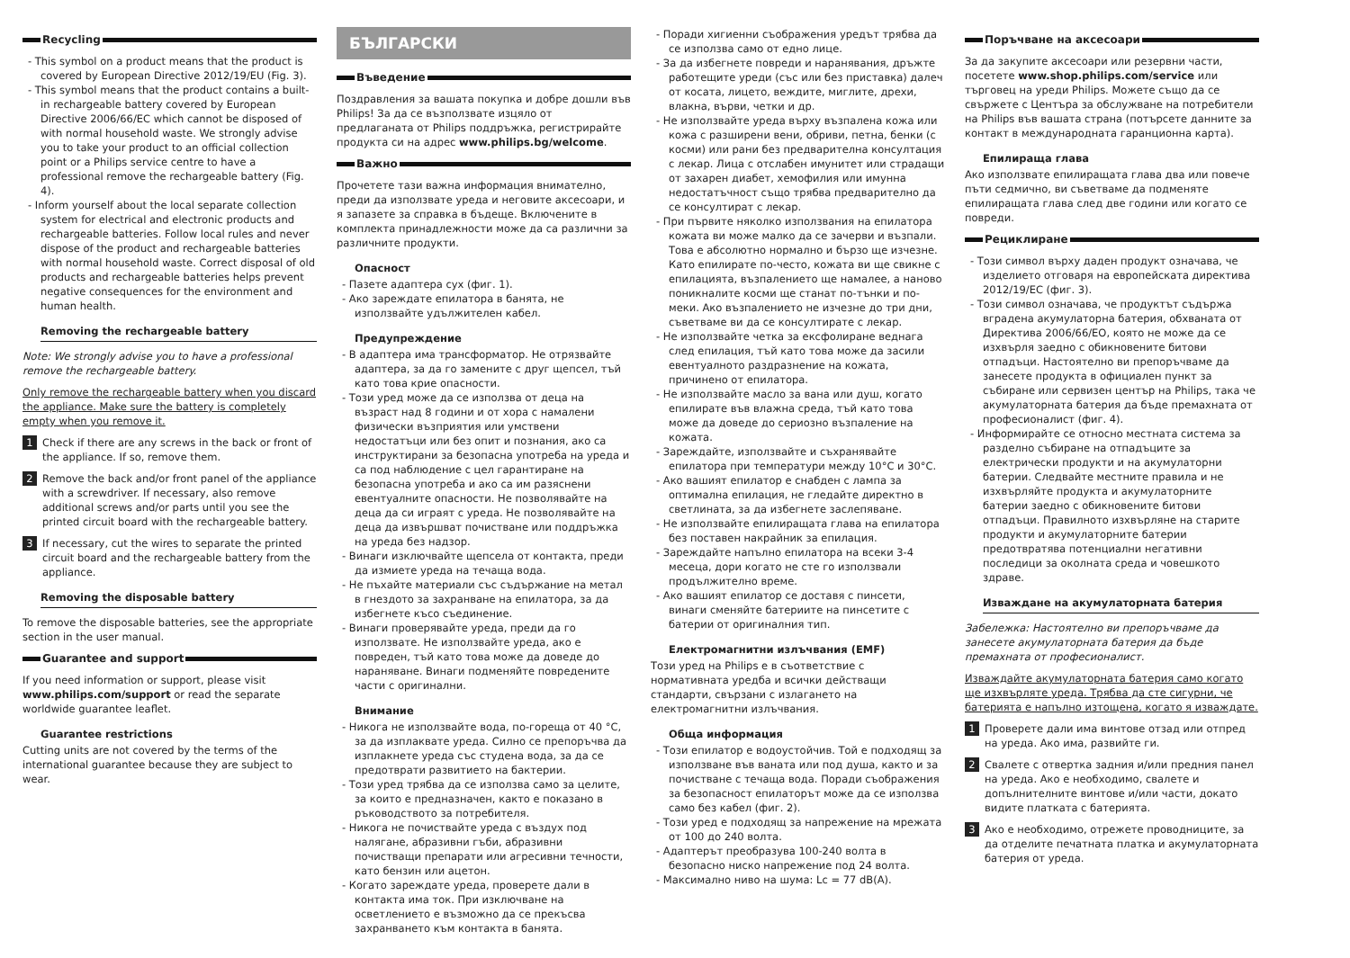Recycling
- This symbol on a product means that the product is covered by European Directive 2012/19/EU (Fig. 3).
- This symbol means that the product contains a built-in rechargeable battery covered by European Directive 2006/66/EC which cannot be disposed of with normal household waste. We strongly advise you to take your product to an official collection point or a Philips service centre to have a professional remove the rechargeable battery (Fig. 4).
- Inform yourself about the local separate collection system for electrical and electronic products and rechargeable batteries. Follow local rules and never dispose of the product and rechargeable batteries with normal household waste. Correct disposal of old products and rechargeable batteries helps prevent negative consequences for the environment and human health.
Removing the rechargeable battery
Note: We strongly advise you to have a professional remove the rechargeable battery.
Only remove the rechargeable battery when you discard the appliance. Make sure the battery is completely empty when you remove it.
1 Check if there are any screws in the back or front of the appliance. If so, remove them.
2 Remove the back and/or front panel of the appliance with a screwdriver. If necessary, also remove additional screws and/or parts until you see the printed circuit board with the rechargeable battery.
3 If necessary, cut the wires to separate the printed circuit board and the rechargeable battery from the appliance.
Removing the disposable battery
To remove the disposable batteries, see the appropriate section in the user manual.
Guarantee and support
If you need information or support, please visit www.philips.com/support or read the separate worldwide guarantee leaflet.
Guarantee restrictions
Cutting units are not covered by the terms of the international guarantee because they are subject to wear.
БЪЛГАРСКИ
Въведение
Поздравления за вашата покупка и добре дошли във Philips! За да се възползвате изцяло от предлаганата от Philips поддръжка, регистрирайте продукта си на адрес www.philips.bg/welcome.
Важно
Прочетете тази важна информация внимателно, преди да използвате уреда и неговите аксесоари, и я запазете за справка в бъдеще. Включените в комплекта принадлежности може да са различни за различните продукти.
Опасност
- Пазете адаптера сух (фиг. 1).
- Ако зареждате епилатора в банята, не използвайте удължителен кабел.
Предупреждение
- В адаптера има трансформатор. Не отрязвайте адаптера, за да го замените с друг щепсел, тъй като това крие опасности.
- Този уред може да се използва от деца на възраст над 8 години и от хора с намалени физически възприятия или умствени недостатъци или без опит и познания, ако са инструктирани за безопасна употреба на уреда и са под наблюдение с цел гарантиране на безопасна употреба и ако са им разяснени евентуалните опасности. Не позволявайте на деца да си играят с уреда. Не позволявайте на деца да извършват почистване или поддръжка на уреда без надзор.
- Винаги изключвайте щепсела от контакта, преди да измиете уреда на течаща вода.
- Не пъхайте материали със съдържание на метал в гнездото за захранване на епилатора, за да избегнете късо съединение.
- Винаги проверявайте уреда, преди да го използвате. Не използвайте уреда, ако е повреден, тъй като това може да доведе до нараняване. Винаги подменяйте повредените части с оригинални.
Внимание
- Никога не използвайте вода, по-гореща от 40 °C, за да изплаквате уреда. Силно се препоръчва да изплакнете уреда със студена вода, за да се предотврати развитието на бактерии.
- Този уред трябва да се използва само за целите, за които е предназначен, както е показано в ръководството за потребителя.
- Никога не почиствайте уреда с въздух под налягане, абразивни гъби, абразивни почистващи препарати или агресивни течности, като бензин или ацетон.
- Когато зареждате уреда, проверете дали в контакта има ток. При изключване на осветлението е възможно да се прекъсва захранването към контакта в банята.
- Поради хигиенни съображения уредът трябва да се използва само от едно лице.
- За да избегнете повреди и наранявания, дръжте работещите уреди (със или без приставка) далеч от косата, лицето, веждите, миглите, дрехи, влакна, върви, четки и др.
- Не използвайте уреда върху възпалена кожа или кожа с разширени вени, обриви, петна, бенки (с косми) или рани без предварителна консултация с лекар. Лица с отслабен имунитет или страдащи от захарен диабет, хемофилия или имунна недостатъчност също трябва предварително да се консултират с лекар.
- При първите няколко използвания на епилатора кожата ви може малко да се зачерви и възпали. Това е абсолютно нормално и бързо ще изчезне. Като епилирате по-често, кожата ви ще свикне с епилацията, възпалението ще намалее, а наново поникналите косми ще станат по-тънки и по-меки. Ако възпалението не изчезне до три дни, съветваме ви да се консултирате с лекар.
- Не използвайте четка за ексфолиране веднага след епилация, тъй като това може да засили евентуалното раздразнение на кожата, причинено от епилатора.
- Не използвайте масло за вана или душ, когато епилирате във влажна среда, тъй като това може да доведе до сериозно възпаление на кожата.
- Зареждайте, използвайте и съхранявайте епилатора при температури между 10°C и 30°C.
- Ако вашият епилатор е снабден с лампа за оптимална епилация, не гледайте директно в светлината, за да избегнете заслепяване.
- Не използвайте епилиращата глава на епилатора без поставен накрайник за епилация.
- Зареждайте напълно епилатора на всеки 3-4 месеца, дори когато не сте го използвали продължително време.
- Ако вашият епилатор се доставя с пинсети, винаги сменяйте батериите на пинсетите с батерии от оригиналния тип.
Електромагнитни излъчвания (EMF)
Този уред на Philips е в съответствие с нормативната уредба и всички действащи стандарти, свързани с излагането на електромагнитни излъчвания.
Обща информация
- Този епилатор е водоустойчив. Той е подходящ за използване във ваната или под душа, както и за почистване с течаща вода. Поради съображения за безопасност епилаторът може да се използва само без кабел (фиг. 2).
- Този уред е подходящ за напрежение на мрежата от 100 до 240 волта.
- Адаптерът преобразува 100-240 волта в безопасно ниско напрежение под 24 волта.
- Максимално ниво на шума: Lc = 77 dB(A).
Поръчване на аксесоари
За да закупите аксесоари или резервни части, посетете www.shop.philips.com/service или търговец на уреди Philips. Можете също да се свържете с Центъра за обслужване на потребители на Philips във вашата страна (потърсете данните за контакт в международната гаранционна карта).
Епилираща глава
Ако използвате епилиращата глава два или повече пъти седмично, ви съветваме да подменяте епилиращата глава след две години или когато се повреди.
Рециклиране
- Този символ върху даден продукт означава, че изделието отговаря на европейската директива 2012/19/ЕС (фиг. 3).
- Този символ означава, че продуктът съдържа вградена акумулаторна батерия, обхваната от Директива 2006/66/ЕО, която не може да се изхвърля заедно с обикновените битови отпадъци. Настоятелно ви препоръчваме да занесете продукта в официален пункт за събиране или сервизен център на Philips, така че акумулаторната батерия да бъде премахната от професионалист (фиг. 4).
- Информирайте се относно местната система за разделно събиране на отпадъците за електрически продукти и на акумулаторни батерии. Следвайте местните правила и не изхвърляйте продукта и акумулаторните батерии заедно с обикновените битови отпадъци. Правилното изхвърляне на старите продукти и акумулаторните батерии предотвратява потенциални негативни последици за околната среда и човешкото здраве.
Изваждане на акумулаторната батерия
Забележка: Настоятелно ви препоръчваме да занесете акумулаторната батерия да бъде премахната от професионалист.
Изваждайте акумулаторната батерия само когато ще изхвърляте уреда. Трябва да сте сигурни, че батерията е напълно изтощена, когато я изваждате.
1 Проверете дали има винтове отзад или отпред на уреда. Ако има, развийте ги.
2 Свалете с отвертка задния и/или предния панел на уреда. Ако е необходимо, свалете и допълнителните винтове и/или части, докато видите платката с батерията.
3 Ако е необходимо, отрежете проводниците, за да отделите печатната платка и акумулаторната батерия от уреда.